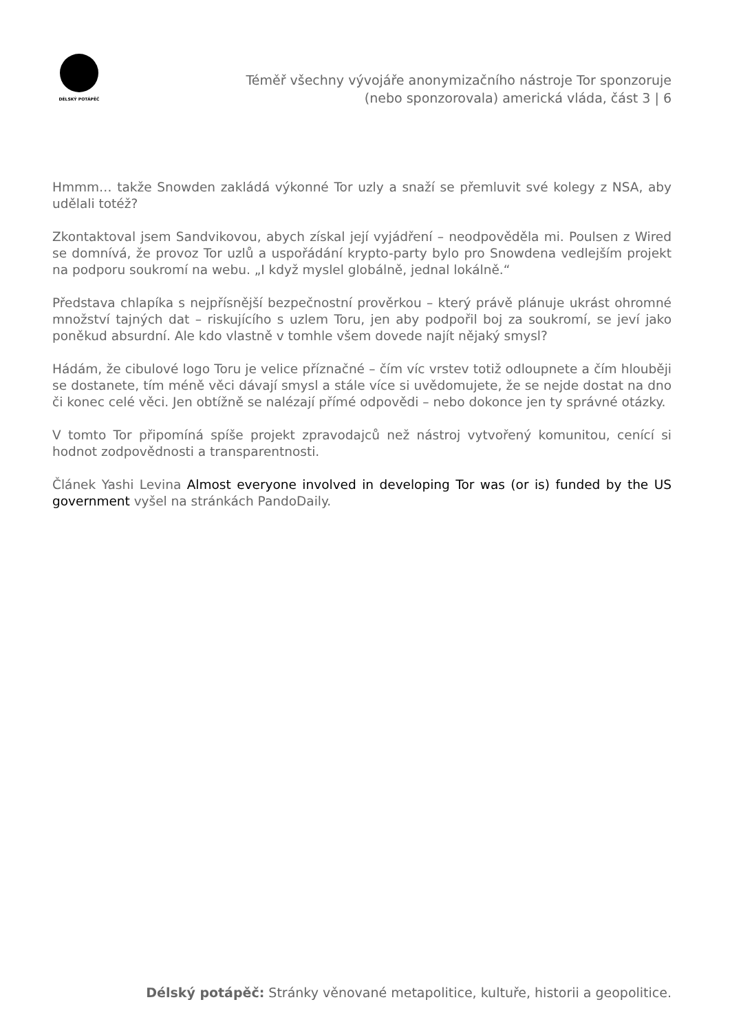DÉLSKÝ POTÁPĚČ
Téměř všechny vývojáře anonymizačního nástroje Tor sponzoruje
(nebo sponzorovala) americká vláda, část 3 | 6
Hmmm… takže Snowden zakládá výkonné Tor uzly a snaží se přemluvit své kolegy z NSA, aby udělali totéž?
Zkontaktoval jsem Sandvikovou, abych získal její vyjádření – neodpověděla mi. Poulsen z Wired se domnívá, že provoz Tor uzlů a uspořádání krypto-party bylo pro Snowdena vedlejším projekt na podporu soukromí na webu. „I když myslel globálně, jednal lokálně.“
Představa chlapíka s nejpřísnější bezpečnostní prověrkou – který právě plánuje ukrást ohromné množství tajných dat – riskujícího s uzlem Toru, jen aby podpořil boj za soukromí, se jeví jako poněkud absurdní. Ale kdo vlastně v tomhle všem dovede najít nějaký smysl?
Hádám, že cibulové logo Toru je velice příznačné – čím víc vrstev totiž odloupnete a čím hlouběji se dostanete, tím méně věci dávají smysl a stále více si uvědomujete, že se nejde dostat na dno či konec celé věci. Jen obtížně se nalézají přímé odpovědi – nebo dokonce jen ty správné otázky.
V tomto Tor připomíná spíše projekt zpravodajců než nástroj vytvořený komunitou, cenící si hodnot zodpovědnosti a transparentnosti.
Článek Yashi Levina Almost everyone involved in developing Tor was (or is) funded by the US government vyšel na stránkách PandoDaily.
Délský potápěč: Stránky věnované metapolitice, kultuře, historii a geopolitice.